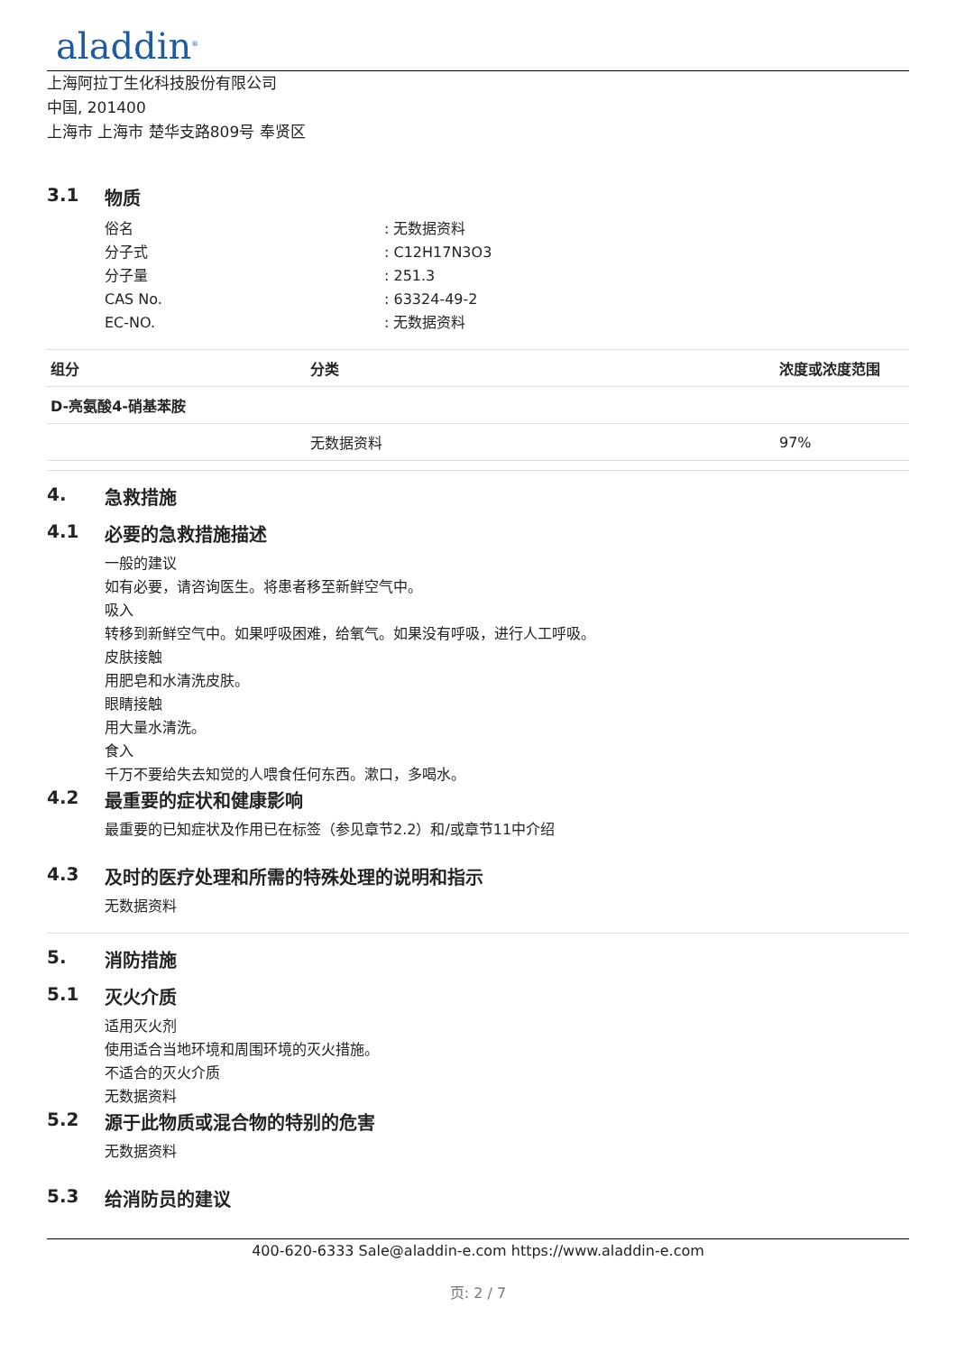aladdin<sup>®</sup>
上海阿拉丁生化科技股份有限公司
中国, 201400
上海市 上海市 楚华支路809号 奉贤区
3.1 物质
| 俗名 | : 无数据资料 |
| 分子式 | : C12H17N3O3 |
| 分子量 | : 251.3 |
| CAS No. | : 63324-49-2 |
| EC-NO. | : 无数据资料 |
| 组分 | 分类 | 浓度或浓度范围 |
| --- | --- | --- |
| D-亮氨酸4-硝基苯胺 | | |
| | 无数据资料 | 97% |
4. 急救措施
4.1 必要的急救措施描述
一般的建议
如有必要，请咨询医生。将患者移至新鲜空气中。
吸入
转移到新鲜空气中。如果呼吸困难，给氧气。如果没有呼吸，进行人工呼吸。
皮肤接触
用肥皂和水清洗皮肤。
眼睛接触
用大量水清洗。
食入
千万不要给失去知觉的人喂食任何东西。漱口，多喝水。
4.2 最重要的症状和健康影响
最重要的已知症状及作用已在标签（参见章节2.2）和/或章节11中介绍
4.3 及时的医疗处理和所需的特殊处理的说明和指示
无数据资料
5. 消防措施
5.1 灭火介质
适用灭火剂
使用适合当地环境和周围环境的灭火措施。
不适合的灭火介质
无数据资料
5.2 源于此物质或混合物的特别的危害
无数据资料
5.3 给消防员的建议
400-620-6333 Sale@aladdin-e.com https://www.aladdin-e.com
页: 2 / 7